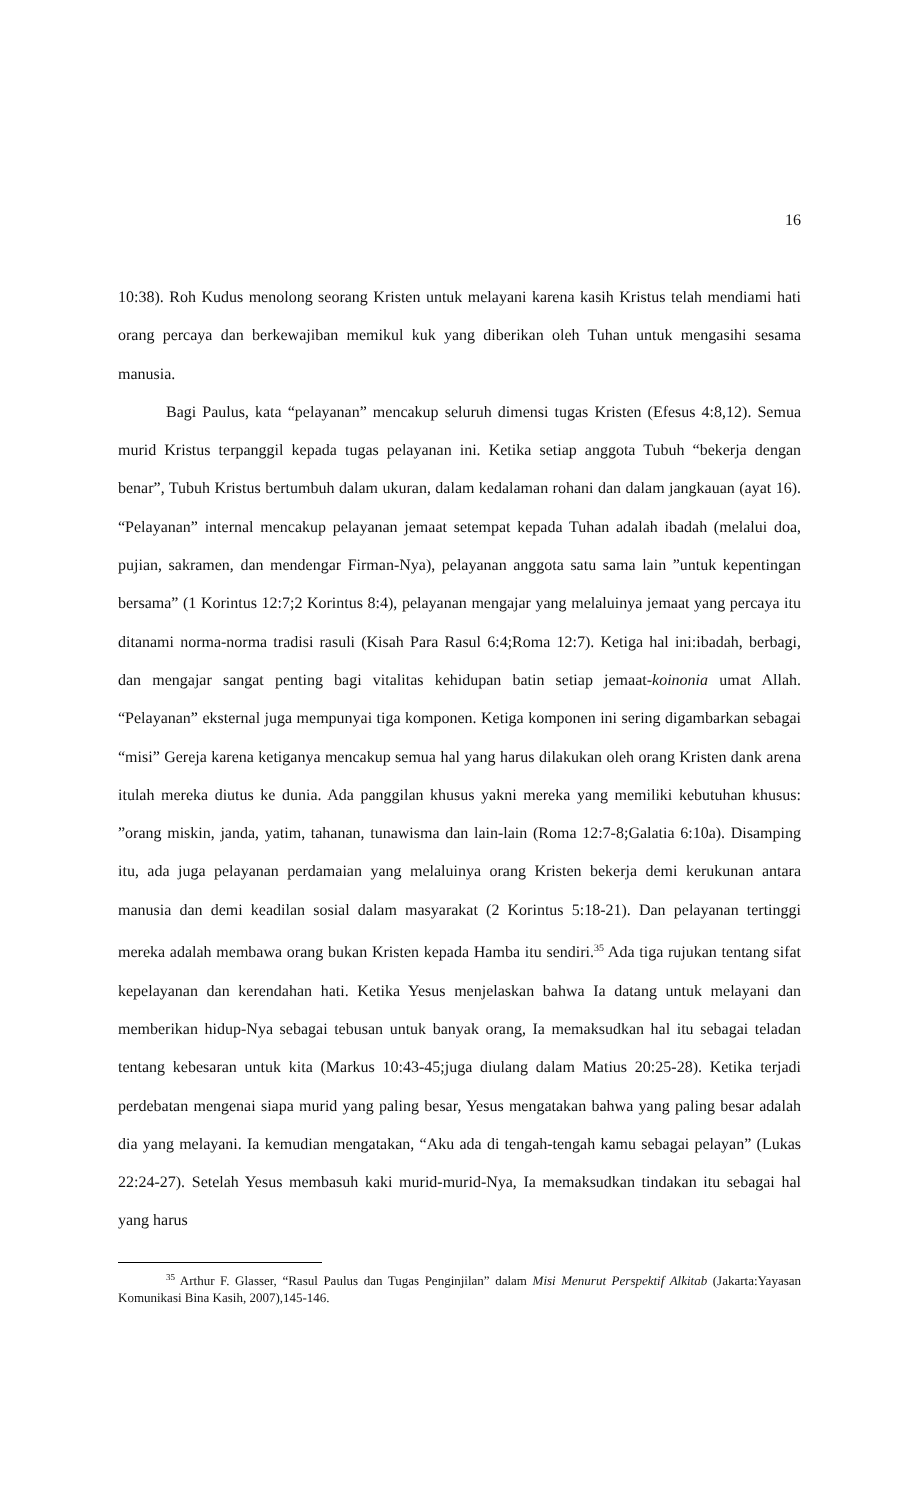16
10:38). Roh Kudus menolong seorang Kristen untuk melayani karena kasih Kristus telah mendiami hati orang percaya dan berkewajiban memikul kuk yang diberikan oleh Tuhan untuk mengasihi sesama manusia.
Bagi Paulus, kata “pelayanan” mencakup seluruh dimensi tugas Kristen (Efesus 4:8,12). Semua murid Kristus terpanggil kepada tugas pelayanan ini. Ketika setiap anggota Tubuh “bekerja dengan benar”, Tubuh Kristus bertumbuh dalam ukuran, dalam kedalaman rohani dan dalam jangkauan (ayat 16). “Pelayanan” internal mencakup pelayanan jemaat setempat kepada Tuhan adalah ibadah (melalui doa, pujian, sakramen, dan mendengar Firman-Nya), pelayanan anggota satu sama lain ”untuk kepentingan bersama” (1 Korintus 12:7;2 Korintus 8:4), pelayanan mengajar yang melaluinya jemaat yang percaya itu ditanami norma-norma tradisi rasuli (Kisah Para Rasul 6:4;Roma 12:7). Ketiga hal ini:ibadah, berbagi, dan mengajar sangat penting bagi vitalitas kehidupan batin setiap jemaat-koinonia umat Allah. “Pelayanan” eksternal juga mempunyai tiga komponen. Ketiga komponen ini sering digambarkan sebagai “misi” Gereja karena ketiganya mencakup semua hal yang harus dilakukan oleh orang Kristen dank arena itulah mereka diutus ke dunia. Ada panggilan khusus yakni mereka yang memiliki kebutuhan khusus: ”orang miskin, janda, yatim, tahanan, tunawisma dan lain-lain (Roma 12:7-8;Galatia 6:10a). Disamping itu, ada juga pelayanan perdamaian yang melaluinya orang Kristen bekerja demi kerukunan antara manusia dan demi keadilan sosial dalam masyarakat (2 Korintus 5:18-21). Dan pelayanan tertinggi mereka adalah membawa orang bukan Kristen kepada Hamba itu sendiri.<sup>35</sup> Ada tiga rujukan tentang sifat kepelayanan dan kerendahan hati. Ketika Yesus menjelaskan bahwa Ia datang untuk melayani dan memberikan hidup-Nya sebagai tebusan untuk banyak orang, Ia memaksudkan hal itu sebagai teladan tentang kebesaran untuk kita (Markus 10:43-45;juga diulang dalam Matius 20:25-28). Ketika terjadi perdebatan mengenai siapa murid yang paling besar, Yesus mengatakan bahwa yang paling besar adalah dia yang melayani. Ia kemudian mengatakan, “Aku ada di tengah-tengah kamu sebagai pelayan” (Lukas 22:24-27). Setelah Yesus membasuh kaki murid-murid-Nya, Ia memaksudkan tindakan itu sebagai hal yang harus
<sup>35</sup> Arthur F. Glasser, “Rasul Paulus dan Tugas Penginjilan” dalam Misi Menurut Perspektif Alkitab (Jakarta:Yayasan Komunikasi Bina Kasih, 2007),145-146.